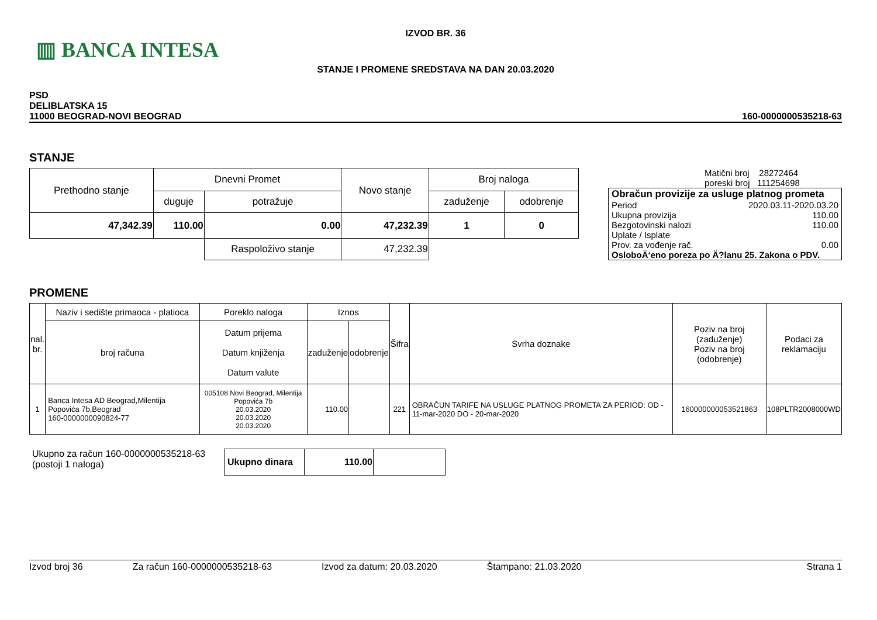▥ BANCA INTESA
IZVOD BR. 36
STANJE I PROMENE SREDSTAVA NA DAN 20.03.2020
PSD
DELIBLATSKA 15
11000 BEOGRAD-NOVI BEOGRAD
160-0000000535218-63
STANJE
| Prethodno stanje | Dnevni Promet | | Novo stanje | Broj naloga | |
| | duguje | potražuje | | zaduženje | odobrenje |
| 47,342.39 | 110.00 | 0.00 | 47,232.39 | 1 | 0 |
| | | Raspoloživo stanje | 47,232.39 | | |
Matični broj 28272464
poreski broj 111254698
Obračun provizije za usluge platnog prometa
Period 2020.03.11-2020.03.20
Ukupna provizija 110.00
Bezgotovinski nalozi 110.00
Uplate / Isplate
Prov. za vođenje rač. 0.00
OsloboÄ‘eno poreza po Ä?lanu 25. Zakona o PDV.
PROMENE
| nal. br. | Naziv i sedište primaoca - platioca | Poreklo naloga | Iznos | | Šifra | Svrha doznake | Poziv na broj (zaduženje) Poziv na broj (odobrenje) | Podaci za reklamaciju |
| | broj računa | Datum prijema Datum knjiženja Datum valute | zaduženje | odobrenje | | | | |
| 1 | Banca Intesa AD Beograd,Milentija Popovića 7b,Beograd 160-0000000090824-77 | 005108 Novi Beograd, Milentija Popovića 7b 20.03.2020 20.03.2020 20.03.2020 | 110.00 | | 221 | OBRAČUN TARIFE NA USLUGE PLATNOG PROMETA ZA PERIOD: OD - 11-mar-2020 DO - 20-mar-2020 | 160000000053521863 | 108PLTR2008000WD |
Ukupno za račun 160-0000000535218-63
(postoji 1 naloga)
| Ukupno dinara | 110.00 | |
Izvod broj 36 Za račun 160-0000000535218-63 Izvod za datum: 20.03.2020 Štampano: 21.03.2020 Strana 1